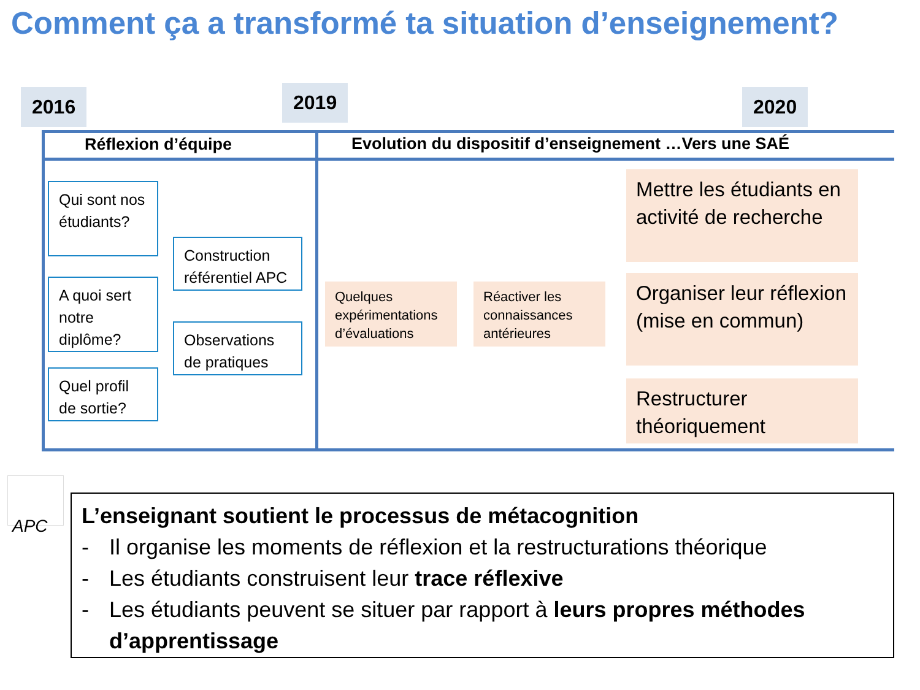Comment ça a transformé ta situation d’enseignement?
2016 2019 2020
Réflexion d’équipe
Evolution du dispositif d’enseignement …Vers une SAÉ
Qui sont nos étudiants?
A quoi sert notre diplôme?
Quel profil de sortie?
Construction référentiel APC
Observations de pratiques
Quelques expérimentations d’évaluations
Réactiver les connaissances antérieures
Mettre les étudiants en activité de recherche
Organiser leur réflexion (mise en commun)
Restructurer théoriquement
APC
L’enseignant soutient le processus de métacognition
- Il organise les moments de réflexion et la restructurations théorique
- Les étudiants construisent leur trace réflexive
- Les étudiants peuvent se situer par rapport à leurs propres méthodes d’apprentissage